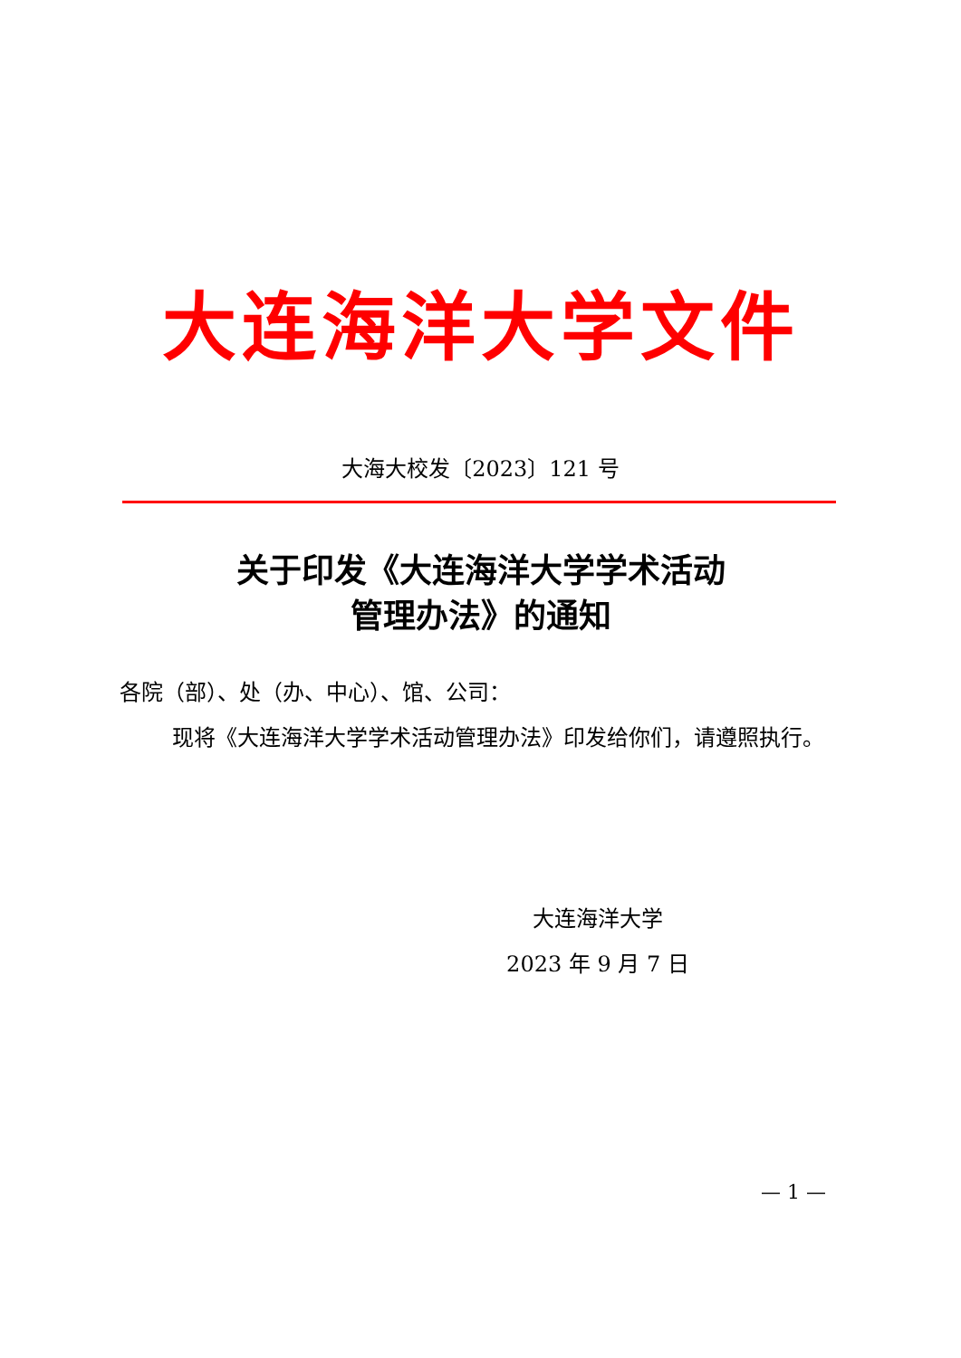大连海洋大学文件
大海大校发〔2023〕121 号
关于印发《大连海洋大学学术活动
管理办法》的通知
各院（部）、处（办、中心）、馆、公司：
现将《大连海洋大学学术活动管理办法》印发给你们，请遵照执行。
大连海洋大学
2023 年 9 月 7 日
— 1 —